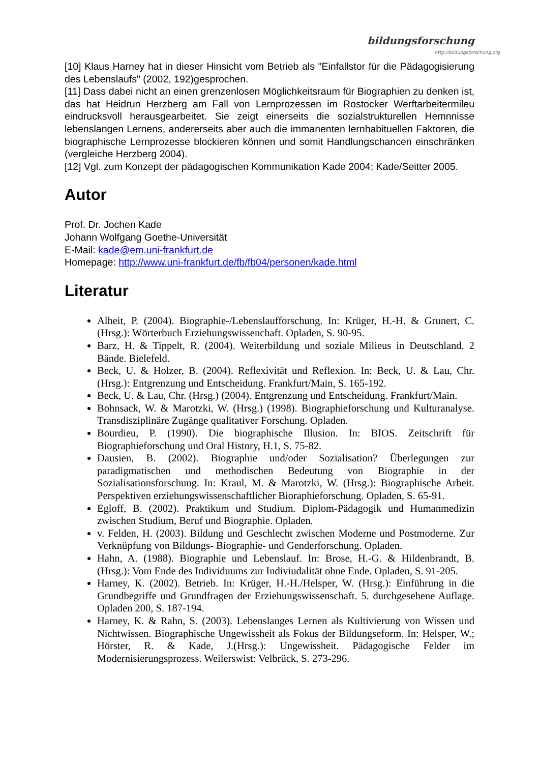bildungsforschung
http://bildungsforschung.org
[10] Klaus Harney hat in dieser Hinsicht vom Betrieb als "Einfallstor für die Pädagogisierung des Lebenslaufs" (2002, 192)gesprochen.
[11] Dass dabei nicht an einen grenzenlosen Möglichkeitsraum für Biographien zu denken ist, das hat Heidrun Herzberg am Fall von Lernprozessen im Rostocker Werftarbeitermileu eindrucksvoll herausgearbeitet. Sie zeigt einerseits die sozialstrukturellen Hemnnisse lebenslangen Lernens, andererseits aber auch die immanenten lernhabituellen Faktoren, die biographische Lernprozesse blockieren können und somit Handlungschancen einschränken (vergleiche Herzberg 2004).
[12] Vgl. zum Konzept der pädagogischen Kommunikation Kade 2004; Kade/Seitter 2005.
Autor
Prof. Dr. Jochen Kade
Johann Wolfgang Goethe-Universität
E-Mail: kade@em.uni-frankfurt.de
Homepage: http://www.uni-frankfurt.de/fb/fb04/personen/kade.html
Literatur
Alheit, P. (2004). Biographie-/Lebenslaufforschung. In: Krüger, H.-H. & Grunert, C. (Hrsg.): Wörterbuch Erziehungswissenchaft. Opladen, S. 90-95.
Barz, H. & Tippelt, R. (2004). Weiterbildung und soziale Milieus in Deutschland. 2 Bände. Bielefeld.
Beck, U. & Holzer, B. (2004). Reflexivität und Reflexion. In: Beck, U. & Lau, Chr. (Hrsg.): Entgrenzung und Entscheidung. Frankfurt/Main, S. 165-192.
Beck, U. & Lau, Chr. (Hrsg.) (2004). Entgrenzung und Entscheidung. Frankfurt/Main.
Bohnsack, W. & Marotzki, W. (Hrsg.) (1998). Biographieforschung und Kulturanalyse. Transdisziplinäre Zugänge qualitativer Forschung. Opladen.
Bourdieu, P. (1990). Die biographische Illusion. In: BIOS. Zeitschrift für Biographieforschung und Oral History, H.1, S. 75-82.
Dausien, B. (2002). Biographie und/oder Sozialisation? Überlegungen zur paradigmatischen und methodischen Bedeutung von Biographie in der Sozialisationsforschung. In: Kraul, M. & Marotzki, W. (Hrsg.): Biographische Arbeit. Perspektiven erziehungswissenschaftlicher Bioraphieforschung. Opladen, S. 65-91.
Egloff, B. (2002). Praktikum und Studium. Diplom-Pädagogik und Humanmedizin zwischen Studium, Beruf und Biographie. Opladen.
v. Felden, H. (2003). Bildung und Geschlecht zwischen Moderne und Postmoderne. Zur Verknüpfung von Bildungs- Biographie- und Genderforschung. Opladen.
Hahn, A. (1988). Biographie und Lebenslauf. In: Brose, H.-G. & Hildenbrandt, B. (Hrsg.): Vom Ende des Individuums zur Indiviudalität ohne Ende. Opladen, S. 91-205.
Harney, K. (2002). Betrieb. In: Krüger, H.-H./Helsper, W. (Hrsg.): Einführung in die Grundbegriffe und Grundfragen der Erziehungswissenschaft. 5. durchgesehene Auflage. Opladen 200, S. 187-194.
Harney, K. & Rahn, S. (2003). Lebenslanges Lernen als Kultivierung von Wissen und Nichtwissen. Biographische Ungewissheit als Fokus der Bildungseform. In: Helsper, W.; Hörster, R. & Kade, J.(Hrsg.): Ungewissheit. Pädagogische Felder im Modernisierungsprozess. Weilerswist: Velbrück, S. 273-296.